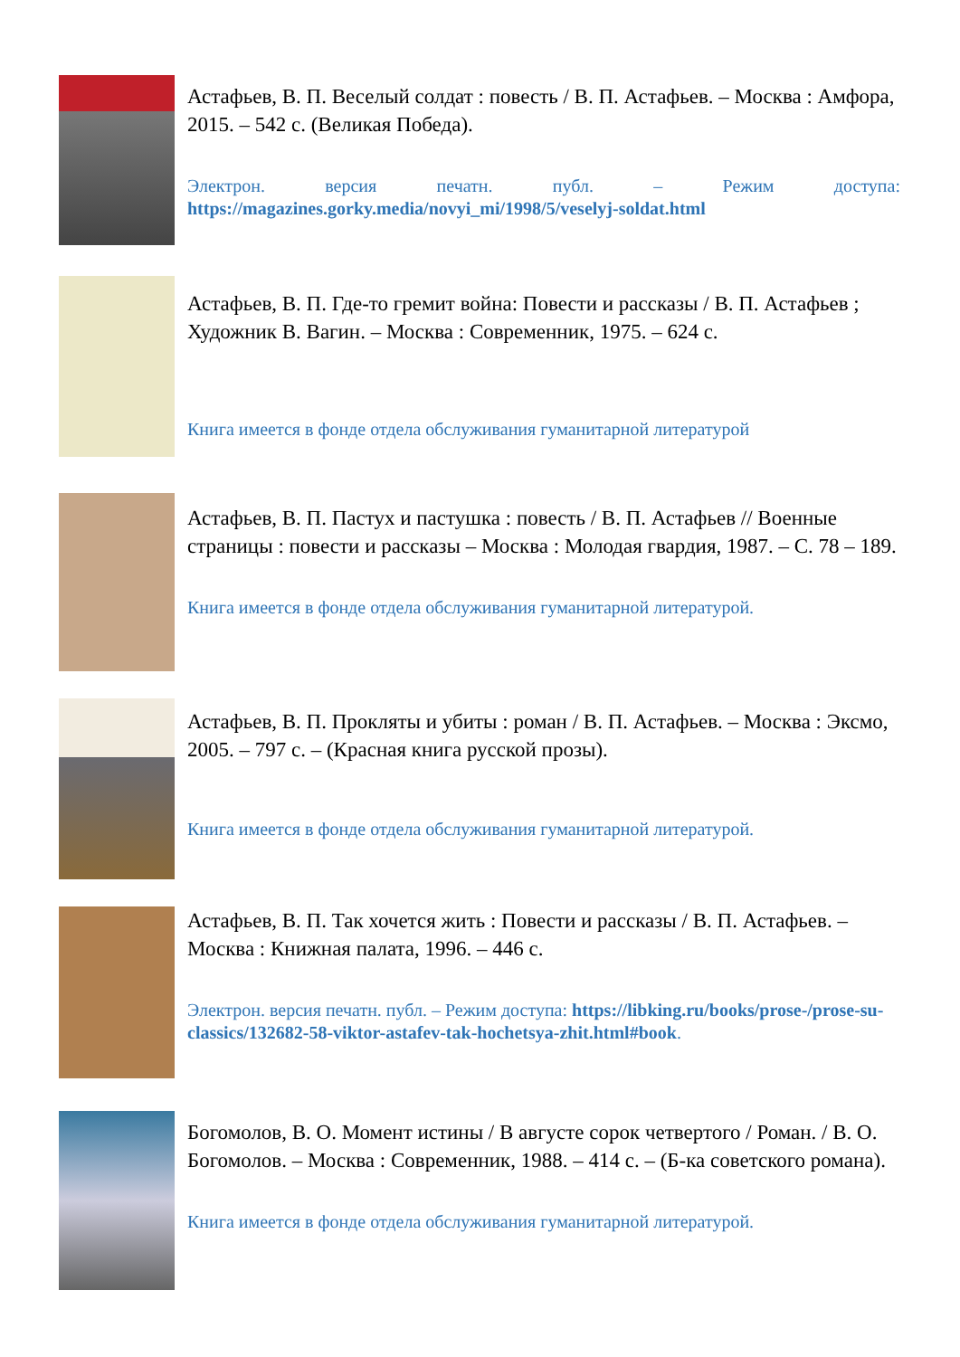Астафьев, В. П. Веселый солдат : повесть / В. П. Астафьев. – Москва : Амфора, 2015. – 542 с. (Великая Победа).
Электрон. версия печатн. публ. – Режим доступа:
https://magazines.gorky.media/novyi_mi/1998/5/veselyj-soldat.html
Астафьев, В. П. Где-то гремит война: Повести и рассказы / В. П. Астафьев ; Художник В. Вагин. – Москва : Современник, 1975. – 624 с.
Книга имеется в фонде отдела обслуживания гуманитарной литературой
Астафьев, В. П. Пастух и пастушка : повесть / В. П. Астафьев // Военные страницы : повести и рассказы – Москва : Молодая гвардия, 1987. – С. 78 – 189.
Книга имеется в фонде отдела обслуживания гуманитарной литературой.
Астафьев, В. П. Прокляты и убиты : роман / В. П. Астафьев. – Москва : Эксмо, 2005. – 797 с. – (Красная книга русской прозы).
Книга имеется в фонде отдела обслуживания гуманитарной литературой.
Астафьев, В. П. Так хочется жить : Повести и рассказы / В. П. Астафьев. – Москва : Книжная палата, 1996. – 446 с.
Электрон. версия печатн. публ. – Режим доступа: https://libking.ru/books/prose-/prose-su-classics/132682-58-viktor-astafev-tak-hochetsya-zhit.html#book.
Богомолов, В. О. Момент истины / В августе сорок четвертого / Роман. / В. О. Богомолов. – Москва : Современник, 1988. – 414 с. – (Б-ка советского романа).
Книга имеется в фонде отдела обслуживания гуманитарной литературой.